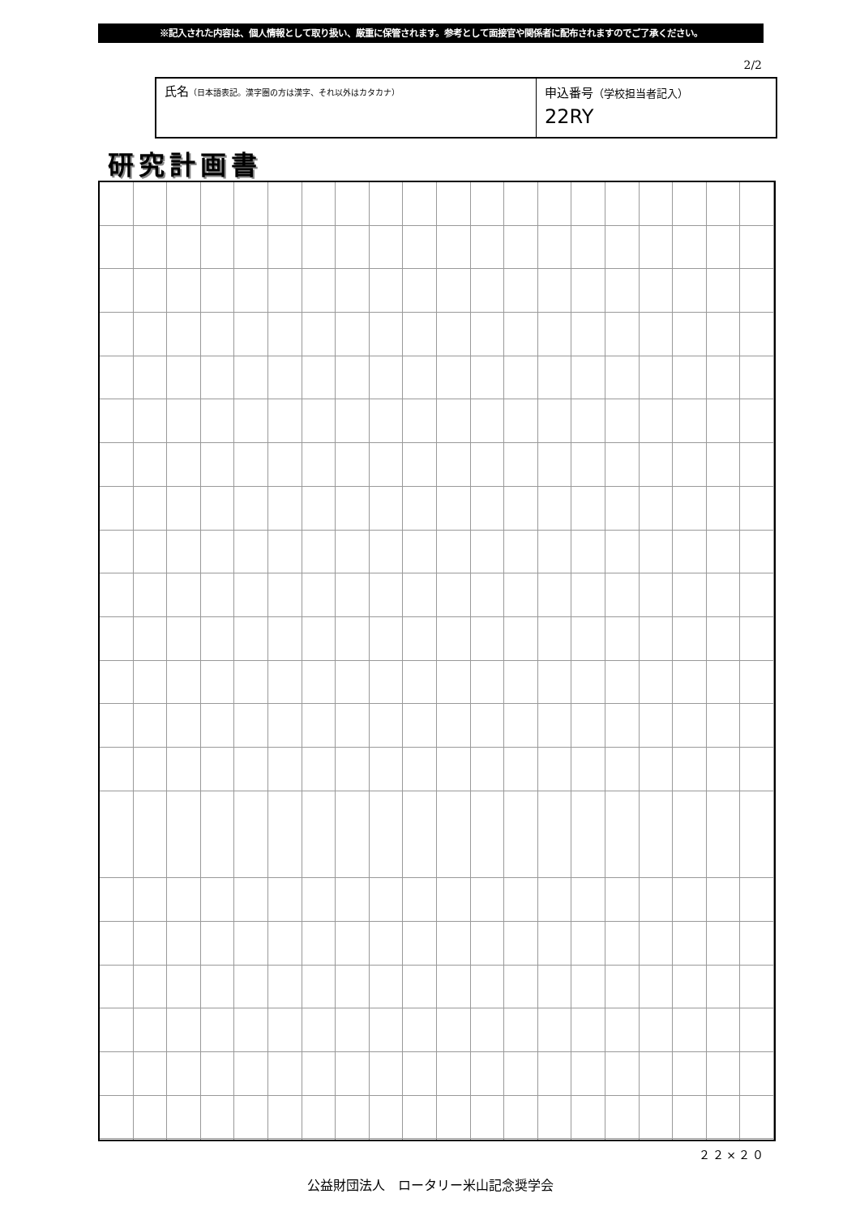※記入された内容は、個人情報として取り扱い、厳重に保管されます。参考として面接官や関係者に配布されますのでご了承ください。
2/2
氏名（日本語表記。漢字圏の方は漢字、それ以外はカタカナ）
申込番号（学校担当者記入）
22RY
研究計画書
２２×２０
公益財団法人　ロータリー米山記念奨学会